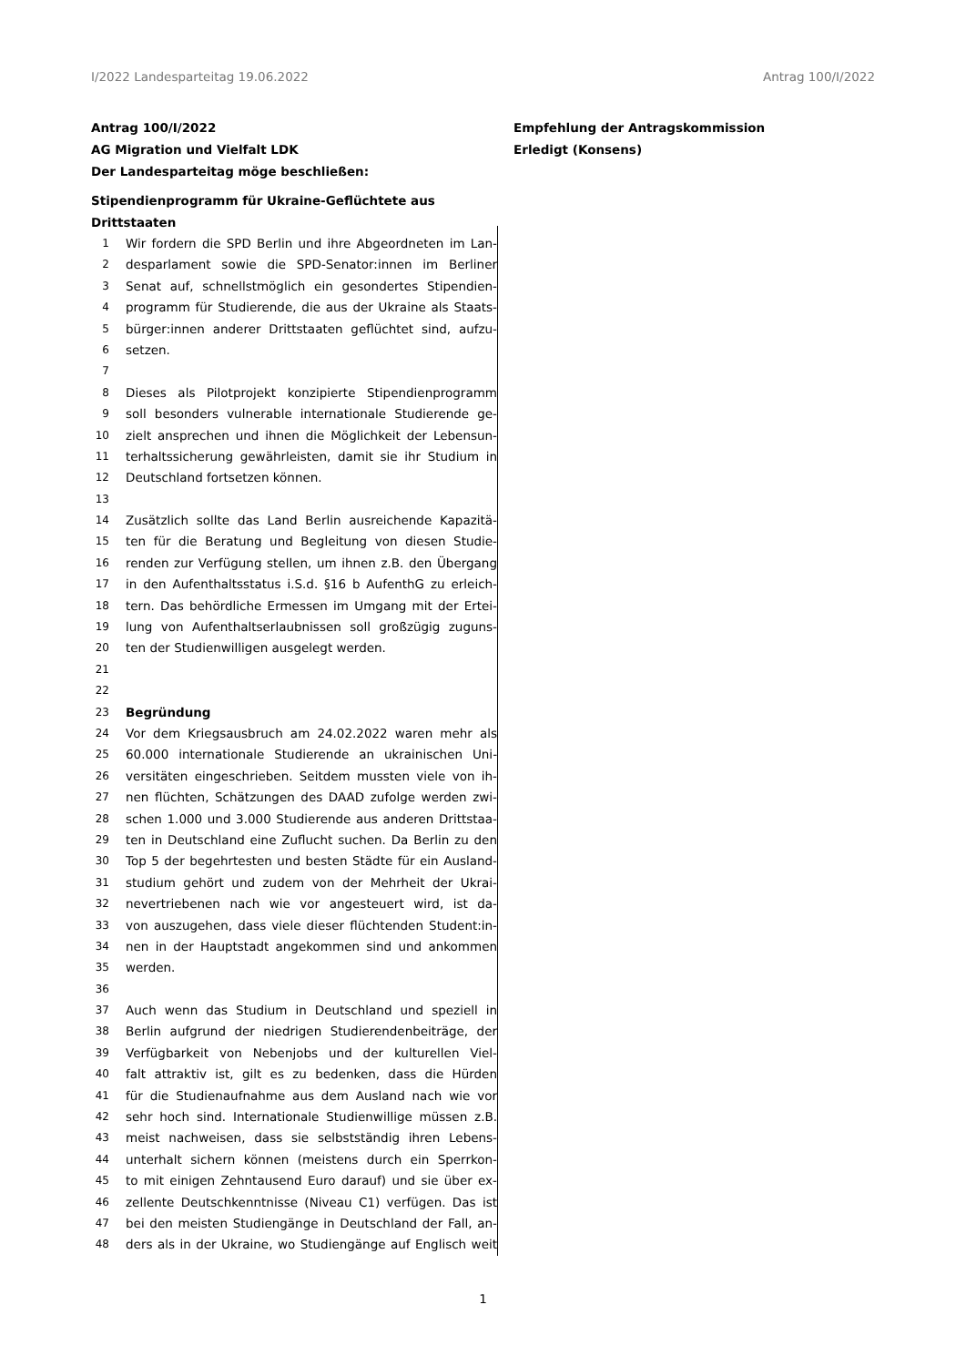I/2022 Landesparteitag 19.06.2022 Antrag 100/I/2022
Antrag 100/I/2022
AG Migration und Vielfalt LDK
Der Landesparteitag möge beschließen:
Stipendienprogramm für Ukraine-Geflüchtete aus Drittstaaten
Empfehlung der Antragskommission
Erledigt (Konsens)
1 Wir fordern die SPD Berlin und ihre Abgeordneten im Lan-
2 desparlament sowie die SPD-Senator:innen im Berliner
3 Senat auf, schnellstmöglich ein gesondertes Stipendien-
4 programm für Studierende, die aus der Ukraine als Staats-
5 bürger:innen anderer Drittstaaten geflüchtet sind, aufzu-
6 setzen.
7
8 Dieses als Pilotprojekt konzipierte Stipendienprogramm
9 soll besonders vulnerable internationale Studierende ge-
10 zielt ansprechen und ihnen die Möglichkeit der Lebensun-
11 terhaltssicherung gewährleisten, damit sie ihr Studium in
12 Deutschland fortsetzen können.
13
14 Zusätzlich sollte das Land Berlin ausreichende Kapazitä-
15 ten für die Beratung und Begleitung von diesen Studie-
16 renden zur Verfügung stellen, um ihnen z.B. den Übergang
17 in den Aufenthaltsstatus i.S.d. §16 b AufenthG zu erleich-
18 tern. Das behördliche Ermessen im Umgang mit der Ertei-
19 lung von Aufenthaltserlaubnissen soll großzügig zuguns-
20 ten der Studienwilligen ausgelegt werden.
21
22
23 Begründung
24 Vor dem Kriegsausbruch am 24.02.2022 waren mehr als
25 60.000 internationale Studierende an ukrainischen Uni-
26 versitäten eingeschrieben. Seitdem mussten viele von ih-
27 nen flüchten, Schätzungen des DAAD zufolge werden zwi-
28 schen 1.000 und 3.000 Studierende aus anderen Drittstaa-
29 ten in Deutschland eine Zuflucht suchen. Da Berlin zu den
30 Top 5 der begehrtesten und besten Städte für ein Ausland-
31 studium gehört und zudem von der Mehrheit der Ukrai-
32 nevertriebenen nach wie vor angesteuert wird, ist da-
33 von auszugehen, dass viele dieser flüchtenden Student:in-
34 nen in der Hauptstadt angekommen sind und ankommen
35 werden.
36
37 Auch wenn das Studium in Deutschland und speziell in
38 Berlin aufgrund der niedrigen Studierendenbeiträge, der
39 Verfügbarkeit von Nebenjobs und der kulturellen Viel-
40 falt attraktiv ist, gilt es zu bedenken, dass die Hürden
41 für die Studienaufnahme aus dem Ausland nach wie vor
42 sehr hoch sind. Internationale Studienwillige müssen z.B.
43 meist nachweisen, dass sie selbstständig ihren Lebens-
44 unterhalt sichern können (meistens durch ein Sperrkon-
45 to mit einigen Zehntausend Euro darauf) und sie über ex-
46 zellente Deutschkenntnisse (Niveau C1) verfügen. Das ist
47 bei den meisten Studiengänge in Deutschland der Fall, an-
48 ders als in der Ukraine, wo Studiengänge auf Englisch weit
1